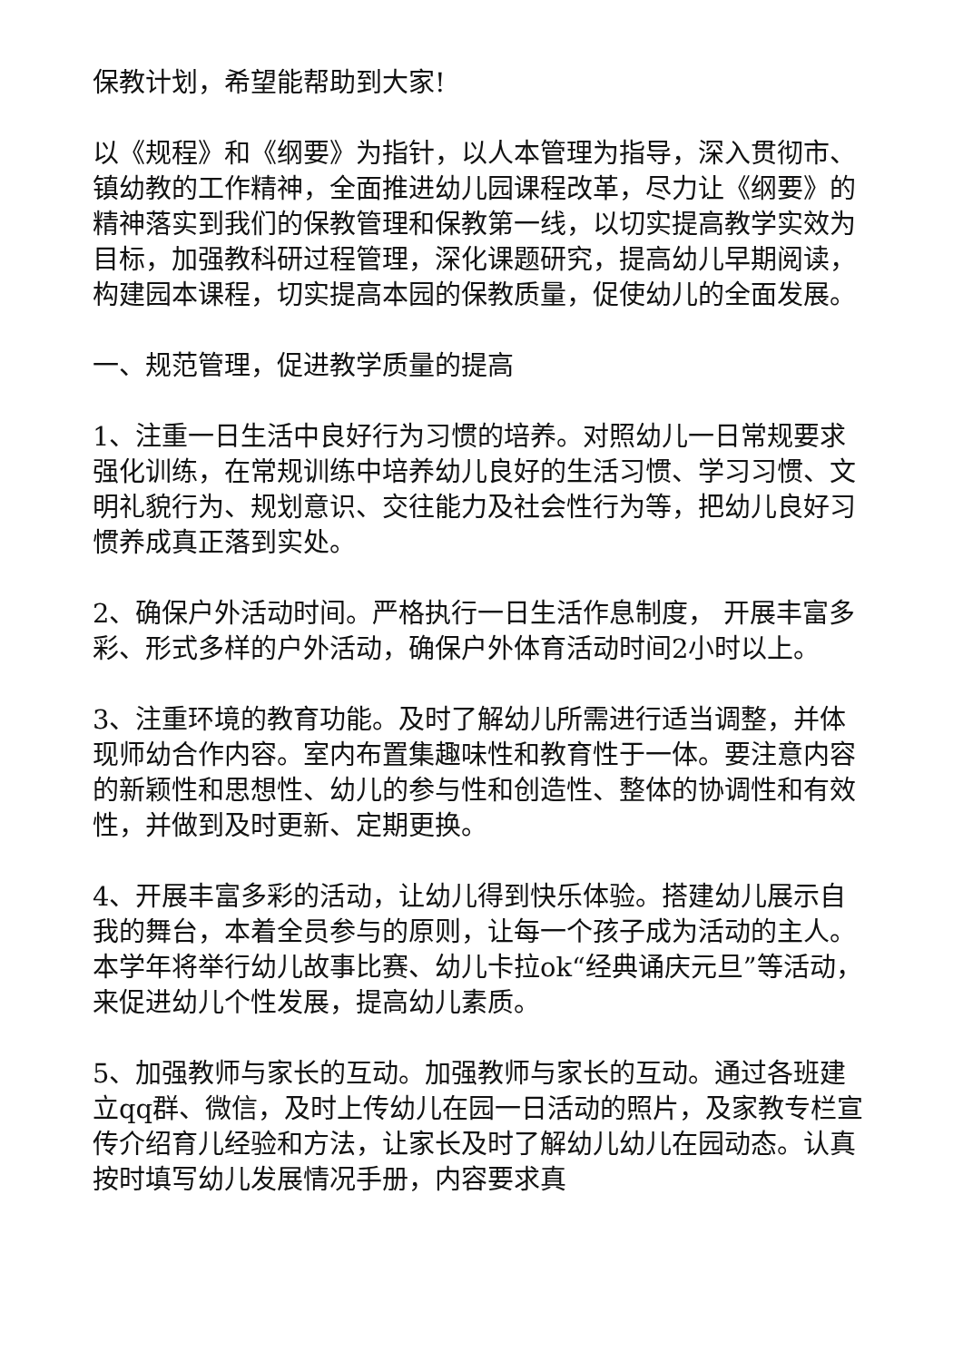保教计划，希望能帮助到大家!
以《规程》和《纲要》为指针，以人本管理为指导，深入贯彻市、镇幼教的工作精神，全面推进幼儿园课程改革，尽力让《纲要》的精神落实到我们的保教管理和保教第一线，以切实提高教学实效为目标，加强教科研过程管理，深化课题研究，提高幼儿早期阅读，构建园本课程，切实提高本园的保教质量，促使幼儿的全面发展。
一、规范管理，促进教学质量的提高
1、注重一日生活中良好行为习惯的培养。对照幼儿一日常规要求强化训练，在常规训练中培养幼儿良好的生活习惯、学习习惯、文明礼貌行为、规划意识、交往能力及社会性行为等，把幼儿良好习惯养成真正落到实处。
2、确保户外活动时间。严格执行一日生活作息制度， 开展丰富多彩、形式多样的户外活动，确保户外体育活动时间2小时以上。
3、注重环境的教育功能。及时了解幼儿所需进行适当调整，并体现师幼合作内容。室内布置集趣味性和教育性于一体。要注意内容的新颖性和思想性、幼儿的参与性和创造性、整体的协调性和有效性，并做到及时更新、定期更换。
4、开展丰富多彩的活动，让幼儿得到快乐体验。搭建幼儿展示自我的舞台，本着全员参与的原则，让每一个孩子成为活动的主人。本学年将举行幼儿故事比赛、幼儿卡拉ok“经典诵庆元旦”等活动，来促进幼儿个性发展，提高幼儿素质。
5、加强教师与家长的互动。加强教师与家长的互动。通过各班建立qq群、微信，及时上传幼儿在园一日活动的照片，及家教专栏宣传介绍育儿经验和方法，让家长及时了解幼儿幼儿在园动态。认真按时填写幼儿发展情况手册，内容要求真